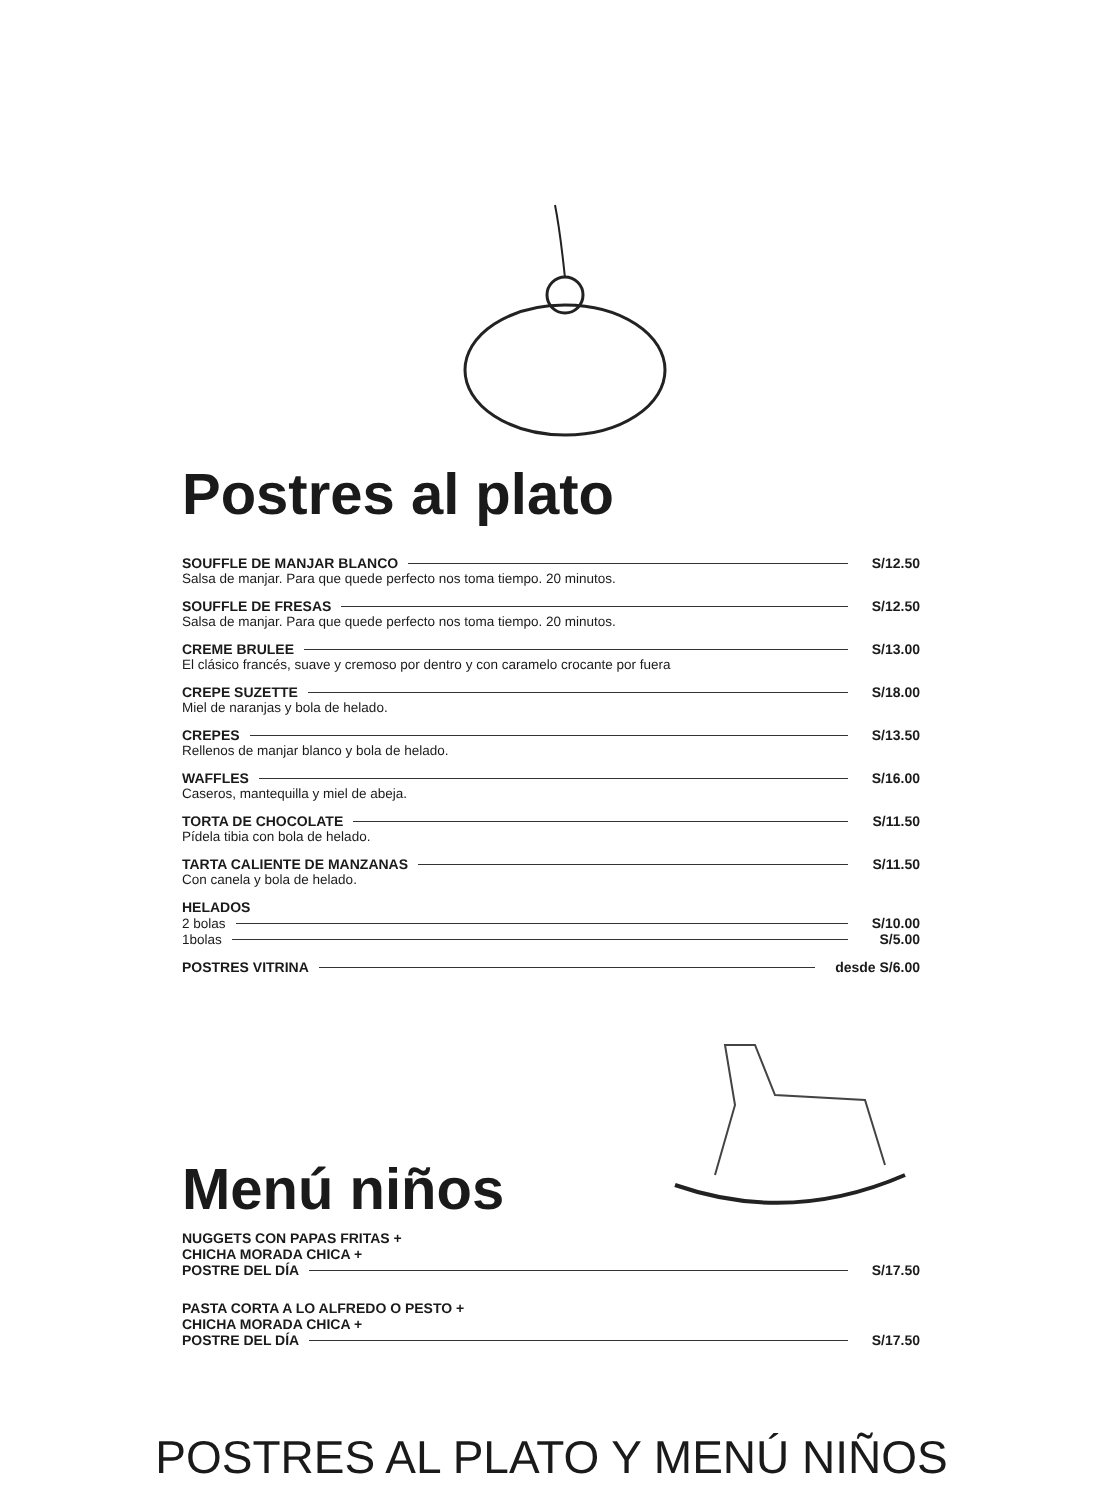Postres al plato
SOUFFLE DE MANJAR BLANCO S/12.50
Salsa de manjar. Para que quede perfecto nos toma tiempo. 20 minutos.
SOUFFLE DE FRESAS S/12.50
Salsa de manjar. Para que quede perfecto nos toma tiempo. 20 minutos.
CREME BRULEE S/13.00
El clásico francés, suave y cremoso por dentro y con caramelo crocante por fuera
CREPE SUZETTE S/18.00
Miel de naranjas y bola de helado.
CREPES S/13.50
Rellenos de manjar blanco y bola de helado.
WAFFLES S/16.00
Caseros, mantequilla y miel de abeja.
TORTA DE CHOCOLATE S/11.50
Pídela tibia con bola de helado.
TARTA CALIENTE DE MANZANAS S/11.50
Con canela y bola de helado.
HELADOS
2 bolas S/10.00
1bolas S/5.00
POSTRES VITRINA desde S/6.00
Menú niños
NUGGETS CON PAPAS FRITAS +
CHICHA MORADA CHICA +
POSTRE DEL DÍA S/17.50
PASTA CORTA A LO ALFREDO O PESTO +
CHICHA MORADA CHICA +
POSTRE DEL DÍA S/17.50
POSTRES AL PLATO Y MENÚ NIÑOS